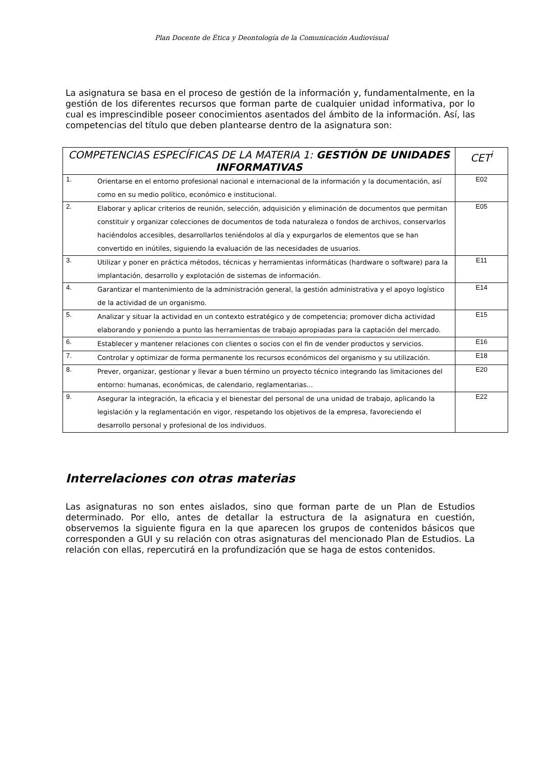Plan Docente de Ética y Deontología de la Comunicación Audiovisual
La asignatura se basa en el proceso de gestión de la información y, fundamentalmente, en la gestión de los diferentes recursos que forman parte de cualquier unidad informativa, por lo cual es imprescindible poseer conocimientos asentados del ámbito de la información. Así, las competencias del título que deben plantearse dentro de la asignatura son:
| COMPETENCIAS ESPECÍFICAS DE LA MATERIA 1: GESTIÓN DE UNIDADES INFORMATIVAS | | CET<sup>i</sup> |
| --- | --- | --- |
| 1. | Orientarse en el entorno profesional nacional e internacional de la información y la documentación, así como en su medio político, económico e institucional. | E02 |
| 2. | Elaborar y aplicar criterios de reunión, selección, adquisición y eliminación de documentos que permitan constituir y organizar colecciones de documentos de toda naturaleza o fondos de archivos, conservarlos haciéndolos accesibles, desarrollarlos teniéndolos al día y expurgarlos de elementos que se han convertido en inútiles, siguiendo la evaluación de las necesidades de usuarios. | E05 |
| 3. | Utilizar y poner en práctica métodos, técnicas y herramientas informáticas (hardware o software) para la implantación, desarrollo y explotación de sistemas de información. | E11 |
| 4. | Garantizar el mantenimiento de la administración general, la gestión administrativa y el apoyo logístico de la actividad de un organismo. | E14 |
| 5. | Analizar y situar la actividad en un contexto estratégico y de competencia; promover dicha actividad elaborando y poniendo a punto las herramientas de trabajo apropiadas para la captación del mercado. | E15 |
| 6. | Establecer y mantener relaciones con clientes o socios con el fin de vender productos y servicios. | E16 |
| 7. | Controlar y optimizar de forma permanente los recursos económicos del organismo y su utilización. | E18 |
| 8. | Prever, organizar, gestionar y llevar a buen término un proyecto técnico integrando las limitaciones del entorno: humanas, económicas, de calendario, reglamentarias... | E20 |
| 9. | Asegurar la integración, la eficacia y el bienestar del personal de una unidad de trabajo, aplicando la legislación y la reglamentación en vigor, respetando los objetivos de la empresa, favoreciendo el desarrollo personal y profesional de los individuos. | E22 |
Interrelaciones con otras materias
Las asignaturas no son entes aislados, sino que forman parte de un Plan de Estudios determinado. Por ello, antes de detallar la estructura de la asignatura en cuestión, observemos la siguiente figura en la que aparecen los grupos de contenidos básicos que corresponden a GUI y su relación con otras asignaturas del mencionado Plan de Estudios. La relación con ellas, repercutirá en la profundización que se haga de estos contenidos.